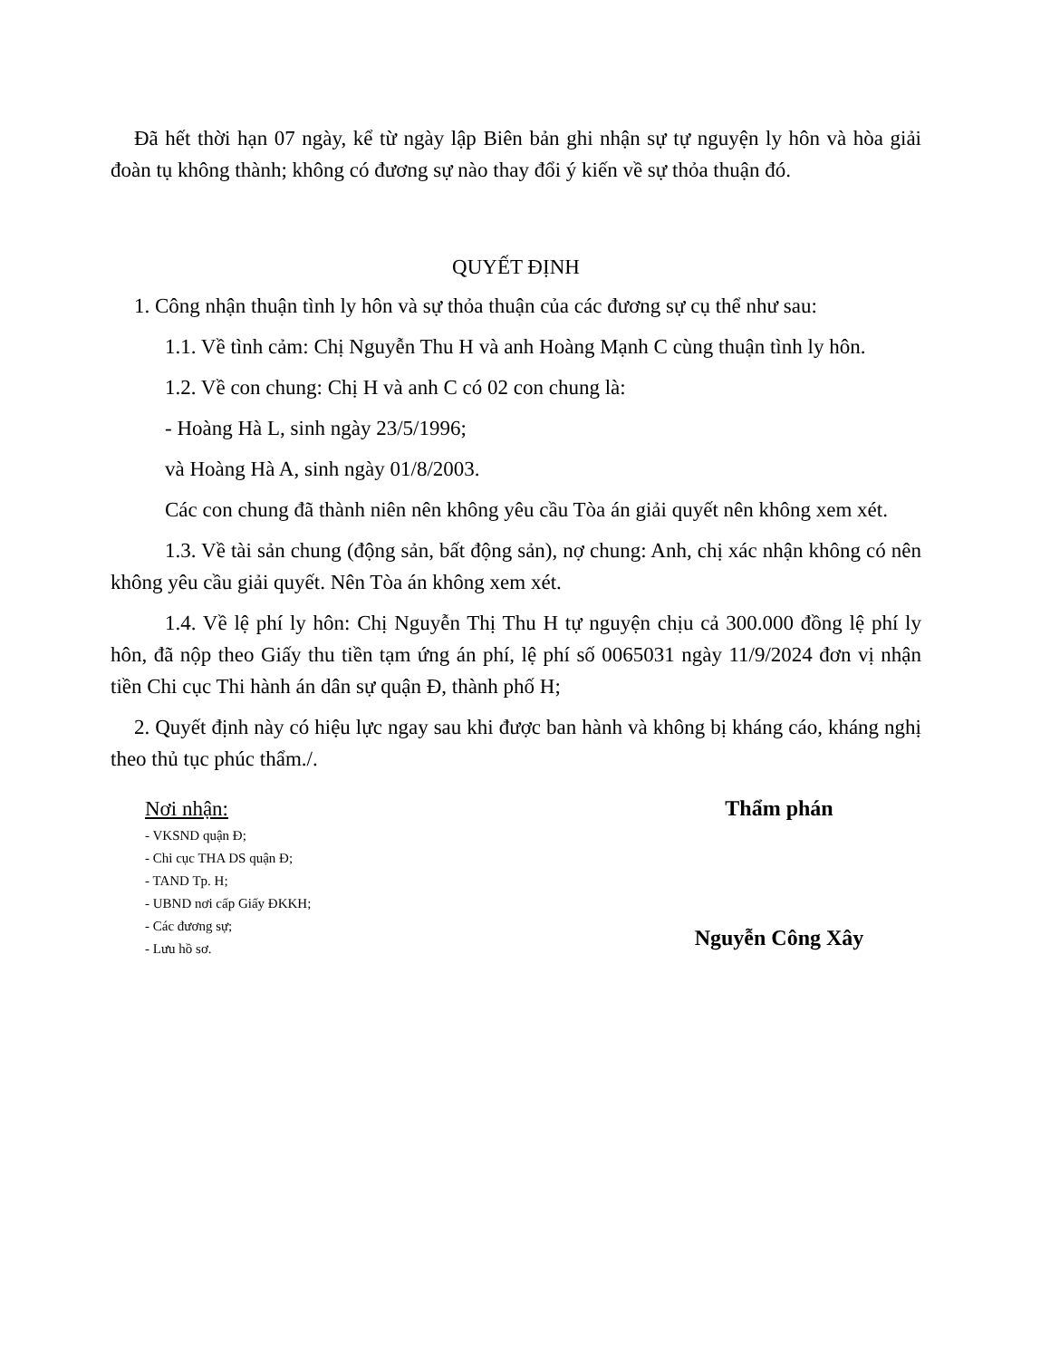Đã hết thời hạn 07 ngày, kể từ ngày lập Biên bản ghi nhận sự tự nguyện ly hôn và hòa giải đoàn tụ không thành; không có đương sự nào thay đổi ý kiến về sự thỏa thuận đó.
QUYẾT ĐỊNH
1. Công nhận thuận tình ly hôn và sự thỏa thuận của các đương sự cụ thể như sau:
1.1. Về tình cảm: Chị Nguyễn Thu H và anh Hoàng Mạnh C cùng thuận tình ly hôn.
1.2. Về con chung: Chị H và anh C có 02 con chung là:
- Hoàng Hà L, sinh ngày 23/5/1996;
và Hoàng Hà A, sinh ngày 01/8/2003.
Các con chung đã thành niên nên không yêu cầu Tòa án giải quyết nên không xem xét.
1.3. Về tài sản chung (động sản, bất động sản), nợ chung: Anh, chị xác nhận không có nên không yêu cầu giải quyết. Nên Tòa án không xem xét.
1.4. Về lệ phí ly hôn: Chị Nguyễn Thị Thu H tự nguyện chịu cả 300.000 đồng lệ phí ly hôn, đã nộp theo Giấy thu tiền tạm ứng án phí, lệ phí số 0065031 ngày 11/9/2024 đơn vị nhận tiền Chi cục Thi hành án dân sự quận Đ, thành phố H;
2. Quyết định này có hiệu lực ngay sau khi được ban hành và không bị kháng cáo, kháng nghị theo thủ tục phúc thẩm./.
Nơi nhận:
- VKSND quận Đ;
- Chi cục THA DS quận Đ;
- TAND Tp. H;
- UBND nơi cấp Giấy ĐKKH;
- Các đương sự;
- Lưu hồ sơ.
Thẩm phán
Nguyễn Công Xây